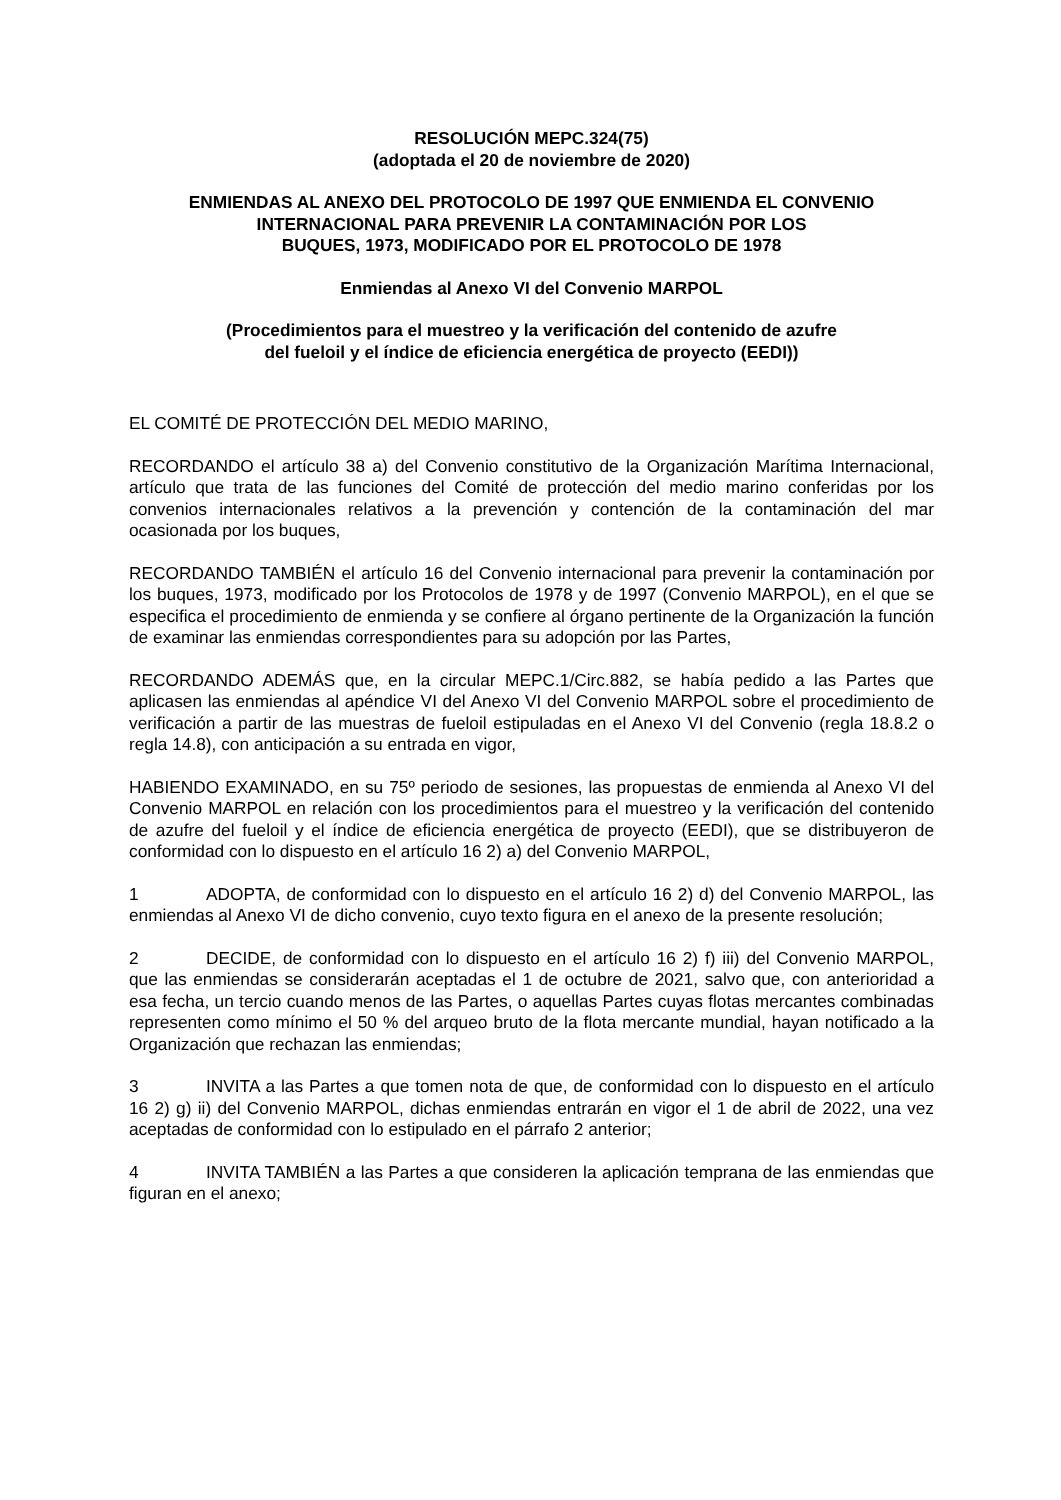RESOLUCIÓN MEPC.324(75)
(adoptada el 20 de noviembre de 2020)
ENMIENDAS AL ANEXO DEL PROTOCOLO DE 1997 QUE ENMIENDA EL CONVENIO INTERNACIONAL PARA PREVENIR LA CONTAMINACIÓN POR LOS
BUQUES, 1973, MODIFICADO POR EL PROTOCOLO DE 1978
Enmiendas al Anexo VI del Convenio MARPOL
(Procedimientos para el muestreo y la verificación del contenido de azufre
del fueloil y el índice de eficiencia energética de proyecto (EEDI))
EL COMITÉ DE PROTECCIÓN DEL MEDIO MARINO,
RECORDANDO el artículo 38 a) del Convenio constitutivo de la Organización Marítima Internacional, artículo que trata de las funciones del Comité de protección del medio marino conferidas por los convenios internacionales relativos a la prevención y contención de la contaminación del mar ocasionada por los buques,
RECORDANDO TAMBIÉN el artículo 16 del Convenio internacional para prevenir la contaminación por los buques, 1973, modificado por los Protocolos de 1978 y de 1997 (Convenio MARPOL), en el que se especifica el procedimiento de enmienda y se confiere al órgano pertinente de la Organización la función de examinar las enmiendas correspondientes para su adopción por las Partes,
RECORDANDO ADEMÁS que, en la circular MEPC.1/Circ.882, se había pedido a las Partes que aplicasen las enmiendas al apéndice VI del Anexo VI del Convenio MARPOL sobre el procedimiento de verificación a partir de las muestras de fueloil estipuladas en el Anexo VI del Convenio (regla 18.8.2 o regla 14.8), con anticipación a su entrada en vigor,
HABIENDO EXAMINADO, en su 75º periodo de sesiones, las propuestas de enmienda al Anexo VI del Convenio MARPOL en relación con los procedimientos para el muestreo y la verificación del contenido de azufre del fueloil y el índice de eficiencia energética de proyecto (EEDI), que se distribuyeron de conformidad con lo dispuesto en el artículo 16 2) a) del Convenio MARPOL,
1 ADOPTA, de conformidad con lo dispuesto en el artículo 16 2) d) del Convenio MARPOL, las enmiendas al Anexo VI de dicho convenio, cuyo texto figura en el anexo de la presente resolución;
2 DECIDE, de conformidad con lo dispuesto en el artículo 16 2) f) iii) del Convenio MARPOL, que las enmiendas se considerarán aceptadas el 1 de octubre de 2021, salvo que, con anterioridad a esa fecha, un tercio cuando menos de las Partes, o aquellas Partes cuyas flotas mercantes combinadas representen como mínimo el 50 % del arqueo bruto de la flota mercante mundial, hayan notificado a la Organización que rechazan las enmiendas;
3 INVITA a las Partes a que tomen nota de que, de conformidad con lo dispuesto en el artículo 16 2) g) ii) del Convenio MARPOL, dichas enmiendas entrarán en vigor el 1 de abril de 2022, una vez aceptadas de conformidad con lo estipulado en el párrafo 2 anterior;
4 INVITA TAMBIÉN a las Partes a que consideren la aplicación temprana de las enmiendas que figuran en el anexo;